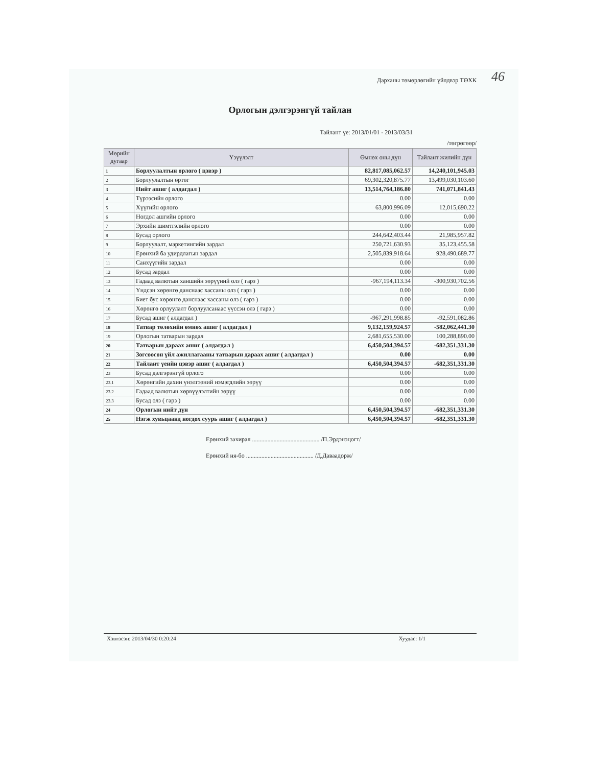Дарханы төмөрлөгийн үйлдвэр ТӨХК 46
Орлогын дэлгэрэнгүй тайлан
Тайлант үе: 2013/01/01 - 2013/03/31
/төгрөгөөр/
| Мөрийн дугаар | Үзүүлэлт | Өмнөх оны дүн | Тайлант жилийн дүн |
| --- | --- | --- | --- |
| 1 | Борлуулалтын орлого ( цэвэр ) | 82,817,085,062.57 | 14,240,101,945.03 |
| 2 | Борлуулалтын өртөг | 69,302,320,875.77 | 13,499,030,103.60 |
| 3 | Нийт ашиг ( алдагдал ) | 13,514,764,186.80 | 741,071,841.43 |
| 4 | Түрээсийн орлого | 0.00 | 0.00 |
| 5 | Хүүгийн орлого | 63,800,996.09 | 12,015,690.22 |
| 6 | Ногдол ашгийн орлого | 0.00 | 0.00 |
| 7 | Эрхийн шимтгэлийн орлого | 0.00 | 0.00 |
| 8 | Бусад орлого | 244,642,403.44 | 21,985,957.82 |
| 9 | Борлуулалт, маркетингийн зардал | 250,721,630.93 | 35,123,455.58 |
| 10 | Ерөнхий ба удирдлагын зардал | 2,505,839,918.64 | 928,490,689.77 |
| 11 | Санхүүгийн зардал | 0.00 | 0.00 |
| 12 | Бусад зардал | 0.00 | 0.00 |
| 13 | Гадаад валютын ханшийн зөрүүний олз ( гарз ) | -967,194,113.34 | -300,930,702.56 |
| 14 | Үндсэн хөрөнгө данснаас хассаны олз ( гарз ) | 0.00 | 0.00 |
| 15 | Биет бус хөрөнгө данснаас хассаны олз ( гарз ) | 0.00 | 0.00 |
| 16 | Хөрөнгө орлуулалт борлуулсанаас үүссэн олз ( гарз ) | 0.00 | 0.00 |
| 17 | Бусад ашиг ( алдагдал ) | -967,291,998.85 | -92,591,082.86 |
| 18 | Татвар төлөхийн өмнөх ашиг ( алдагдал ) | 9,132,159,924.57 | -582,062,441.30 |
| 19 | Орлогын татварын зардал | 2,681,655,530.00 | 100,288,890.00 |
| 20 | Татварын дараах ашиг ( алдагдал ) | 6,450,504,394.57 | -682,351,331.30 |
| 21 | Зогсоосон үйл ажиллагааны татварын дараах ашиг ( алдагдал ) | 0.00 | 0.00 |
| 22 | Тайлант үеийн цэвэр ашиг ( алдагдал ) | 6,450,504,394.57 | -682,351,331.30 |
| 23 | Бусад дэлгэрэнгүй орлого | 0.00 | 0.00 |
| 23.1 | Хөрөнгийн дахин үнэлгээний нэмэгдлийн зөрүү | 0.00 | 0.00 |
| 23.2 | Гадаад валютын хөрвүүлэлтийн зөрүү | 0.00 | 0.00 |
| 23.3 | Бусад олз ( гарз ) | 0.00 | 0.00 |
| 24 | Орлогын нийт дүн | 6,450,504,394.57 | -682,351,331.30 |
| 25 | Нэгж хувьцаанд ногдох суурь ашиг ( алдагдал ) | 6,450,504,394.57 | -682,351,331.30 |
Ерөнхий захирал ............................................ /П.Эрдэнэцогт/
Ерөнхий ня-бо ............................................ /Д.Даваадорж/
Хэвлэсэн: 2013/04/30 0:20:24 Хуудас: 1/1